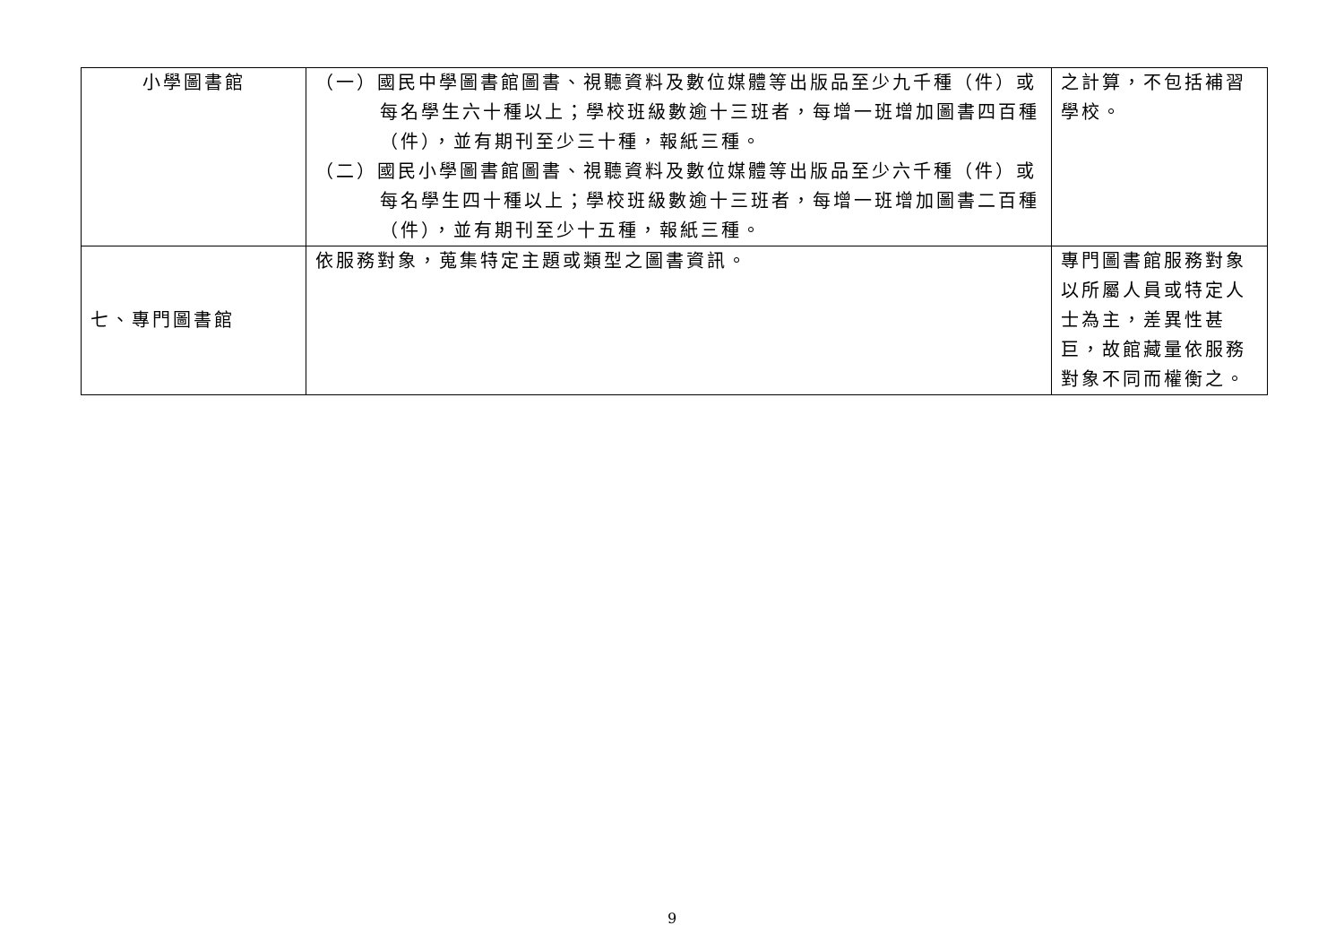| 小學圖書館 | （一）國民中學圖書館圖書、視聽資料及數位媒體等出版品至少九千種（件）或每名學生六十種以上；學校班級數逾十三班者，每增一班增加圖書四百種（件），並有期刊至少三十種，報紙三種。 （二）國民小學圖書館圖書、視聽資料及數位媒體等出版品至少六千種（件）或每名學生四十種以上；學校班級數逾十三班者，每增一班增加圖書二百種（件），並有期刊至少十五種，報紙三種。 | 之計算，不包括補習學校。 |
| 七、專門圖書館 | 依服務對象，蒐集特定主題或類型之圖書資訊。 | 專門圖書館服務對象以所屬人員或特定人士為主，差異性甚巨，故館藏量依服務對象不同而權衡之。 |
9